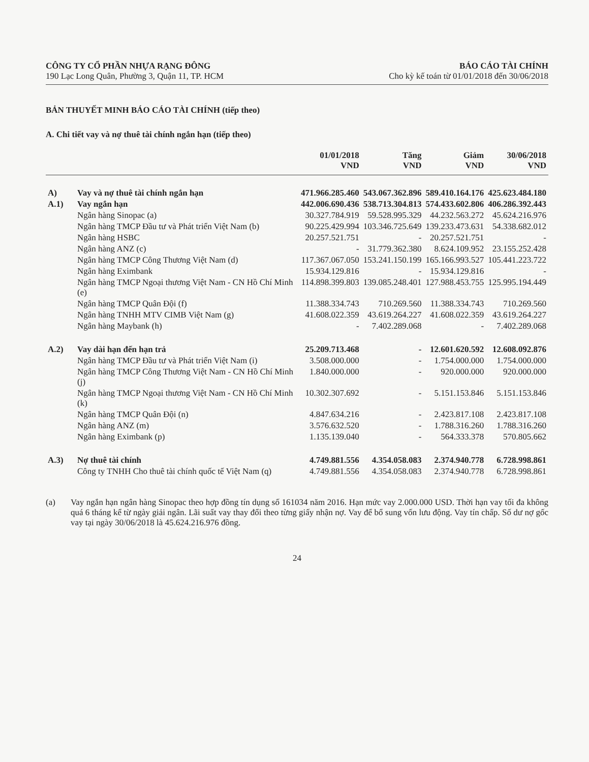CÔNG TY CỔ PHẦN NHỰA RẠNG ĐÔNG
190 Lạc Long Quân, Phường 3, Quận 11, TP. HCM
BÁO CÁO TÀI CHÍNH
Cho kỳ kế toán từ 01/01/2018 đến 30/06/2018
BẢN THUYẾT MINH BÁO CÁO TÀI CHÍNH (tiếp theo)
A. Chi tiết vay và nợ thuê tài chính ngắn hạn (tiếp theo)
| | | 01/01/2018 VND | Tăng VND | Giảm VND | 30/06/2018 VND |
| --- | --- | --- | --- | --- | --- |
| A) | Vay và nợ thuê tài chính ngắn hạn | 471.966.285.460 | 543.067.362.896 | 589.410.164.176 | 425.623.484.180 |
| A.1) | Vay ngắn hạn | 442.006.690.436 | 538.713.304.813 | 574.433.602.806 | 406.286.392.443 |
| | Ngân hàng Sinopac (a) | 30.327.784.919 | 59.528.995.329 | 44.232.563.272 | 45.624.216.976 |
| | Ngân hàng TMCP Đầu tư và Phát triển Việt Nam (b) | 90.225.429.994 | 103.346.725.649 | 139.233.473.631 | 54.338.682.012 |
| | Ngân hàng HSBC | 20.257.521.751 | - | 20.257.521.751 | - |
| | Ngân hàng ANZ (c) | - | 31.779.362.380 | 8.624.109.952 | 23.155.252.428 |
| | Ngân hàng TMCP Công Thương Việt Nam (d) | 117.367.067.050 | 153.241.150.199 | 165.166.993.527 | 105.441.223.722 |
| | Ngân hàng Eximbank | 15.934.129.816 | - | 15.934.129.816 | - |
| | Ngân hàng TMCP Ngoại thương Việt Nam - CN Hồ Chí Minh (e) | 114.898.399.803 | 139.085.248.401 | 127.988.453.755 | 125.995.194.449 |
| | Ngân hàng TMCP Quân Đội (f) | 11.388.334.743 | 710.269.560 | 11.388.334.743 | 710.269.560 |
| | Ngân hàng TNHH MTV CIMB Việt Nam (g) | 41.608.022.359 | 43.619.264.227 | 41.608.022.359 | 43.619.264.227 |
| | Ngân hàng Maybank (h) | - | 7.402.289.068 | - | 7.402.289.068 |
| A.2) | Vay dài hạn đến hạn trả | 25.209.713.468 | - | 12.601.620.592 | 12.608.092.876 |
| | Ngân hàng TMCP Đầu tư và Phát triển Việt Nam (i) | 3.508.000.000 | - | 1.754.000.000 | 1.754.000.000 |
| | Ngân hàng TMCP Công Thương Việt Nam - CN Hồ Chí Minh (j) | 1.840.000.000 | - | 920.000.000 | 920.000.000 |
| | Ngân hàng TMCP Ngoại thương Việt Nam - CN Hồ Chí Minh (k) | 10.302.307.692 | - | 5.151.153.846 | 5.151.153.846 |
| | Ngân hàng TMCP Quân Đội (n) | 4.847.634.216 | - | 2.423.817.108 | 2.423.817.108 |
| | Ngân hàng ANZ (m) | 3.576.632.520 | - | 1.788.316.260 | 1.788.316.260 |
| | Ngân hàng Eximbank (p) | 1.135.139.040 | - | 564.333.378 | 570.805.662 |
| A.3) | Nợ thuê tài chính | 4.749.881.556 | 4.354.058.083 | 2.374.940.778 | 6.728.998.861 |
| | Công ty TNHH Cho thuê tài chính quốc tế Việt Nam (q) | 4.749.881.556 | 4.354.058.083 | 2.374.940.778 | 6.728.998.861 |
(a) Vay ngắn hạn ngân hàng Sinopac theo hợp đồng tín dụng số 161034 năm 2016. Hạn mức vay 2.000.000 USD. Thời hạn vay tối đa không quá 6 tháng kể từ ngày giải ngân. Lãi suất vay thay đổi theo từng giấy nhận nợ. Vay để bổ sung vốn lưu động. Vay tín chấp. Số dư nợ gốc vay tại ngày 30/06/2018 là 45.624.216.976 đồng.
24